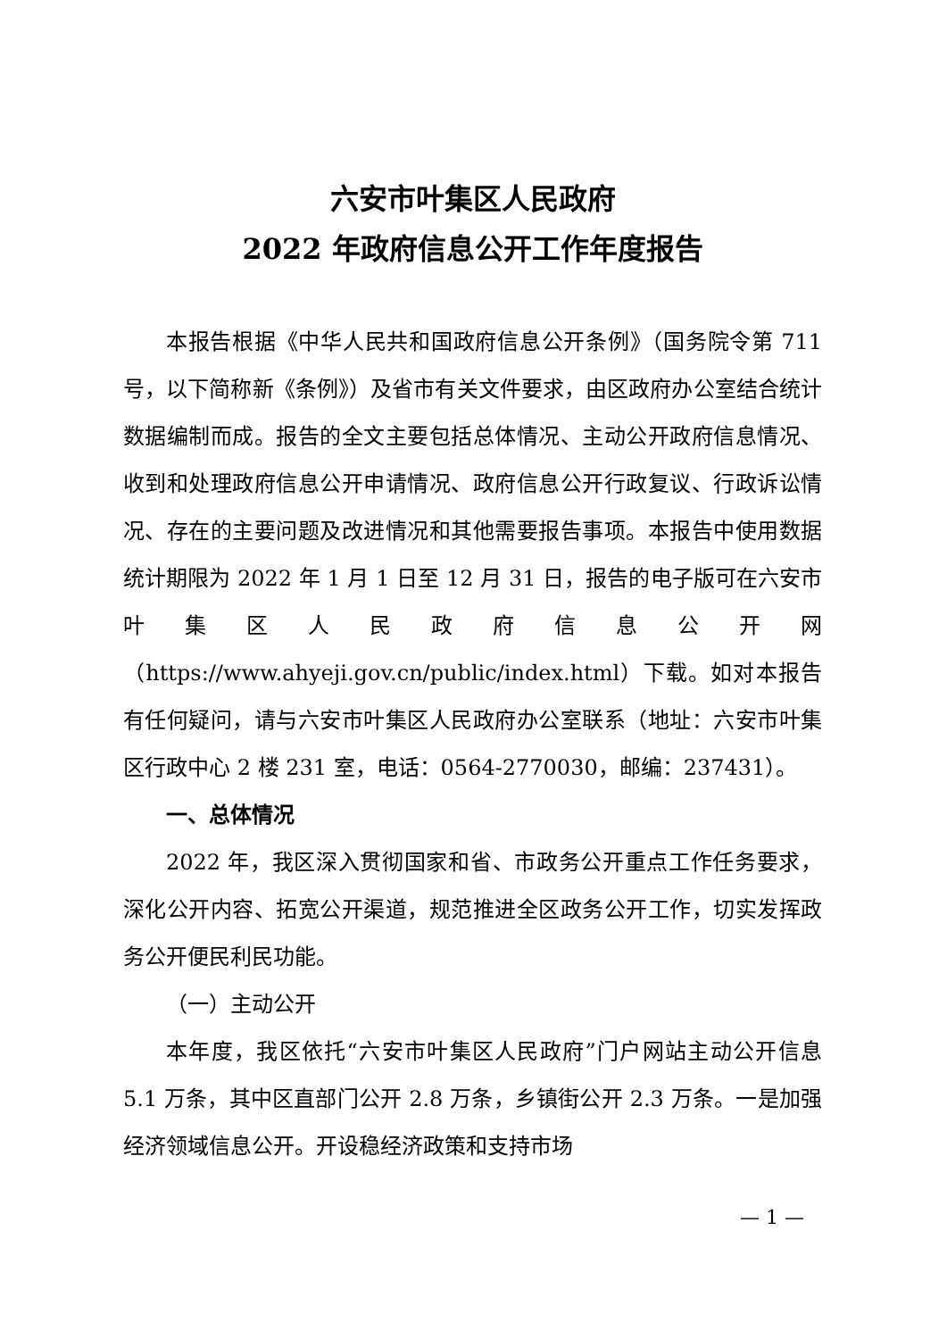六安市叶集区人民政府
2022 年政府信息公开工作年度报告
本报告根据《中华人民共和国政府信息公开条例》（国务院令第 711 号，以下简称新《条例》）及省市有关文件要求，由区政府办公室结合统计数据编制而成。报告的全文主要包括总体情况、主动公开政府信息情况、收到和处理政府信息公开申请情况、政府信息公开行政复议、行政诉讼情况、存在的主要问题及改进情况和其他需要报告事项。本报告中使用数据统计期限为 2022 年 1 月 1 日至 12 月 31 日，报告的电子版可在六安市叶集区人民政府信息公开网（https://www.ahyeji.gov.cn/public/index.html）下载。如对本报告有任何疑问，请与六安市叶集区人民政府办公室联系（地址：六安市叶集区行政中心 2 楼 231 室，电话：0564-2770030，邮编：237431）。
一、总体情况
2022 年，我区深入贯彻国家和省、市政务公开重点工作任务要求，深化公开内容、拓宽公开渠道，规范推进全区政务公开工作，切实发挥政务公开便民利民功能。
（一）主动公开
本年度，我区依托“六安市叶集区人民政府”门户网站主动公开信息 5.1 万条，其中区直部门公开 2.8 万条，乡镇街公开 2.3 万条。一是加强经济领域信息公开。开设稳经济政策和支持市场
— 1 —